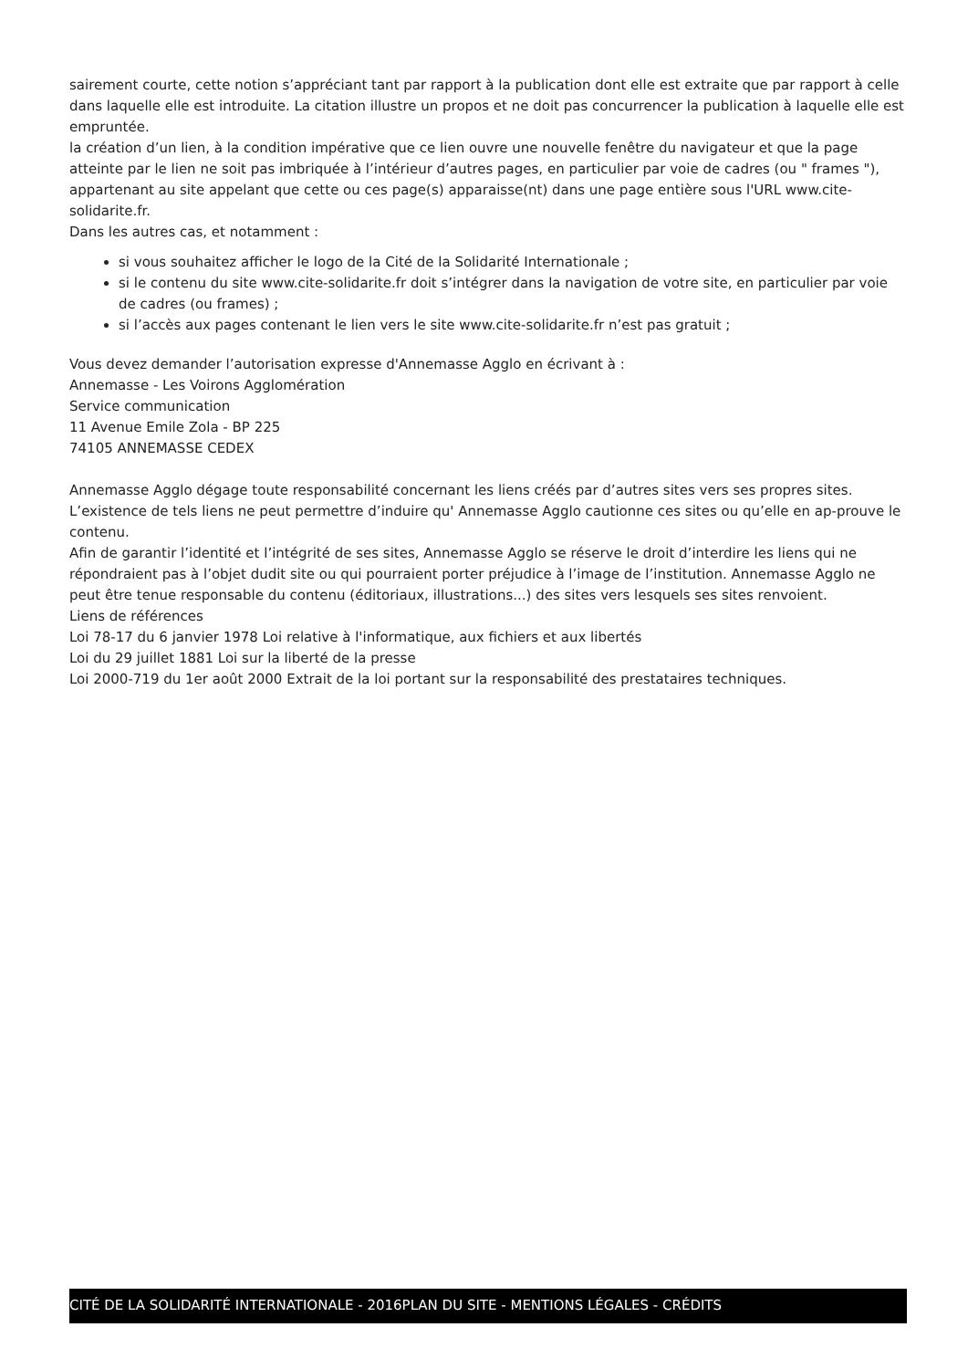sairement courte, cette notion s’appréciant tant par rapport à la publication dont elle est extraite que par rapport à celle dans laquelle elle est introduite. La citation illustre un propos et ne doit pas concurrencer la publication à laquelle elle est empruntée.
la création d’un lien, à la condition impérative que ce lien ouvre une nouvelle fenêtre du navigateur et que la page atteinte par le lien ne soit pas imbriquée à l’intérieur d’autres pages, en particulier par voie de cadres (ou " frames "), appartenant au site appelant que cette ou ces page(s) apparaisse(nt) dans une page entière sous l'URL www.cite-solidarite.fr.
Dans les autres cas, et notamment :
si vous souhaitez afficher le logo de la Cité de la Solidarité Internationale ;
si le contenu du site www.cite-solidarite.fr doit s’intégrer dans la navigation de votre site, en particulier par voie de cadres (ou frames) ;
si l’accès aux pages contenant le lien vers le site www.cite-solidarite.fr n’est pas gratuit ;
Vous devez demander l’autorisation expresse d'Annemasse Agglo en écrivant à :
Annemasse - Les Voirons Agglomération
Service communication
11 Avenue Emile Zola - BP 225
74105 ANNEMASSE CEDEX
Annemasse Agglo dégage toute responsabilité concernant les liens créés par d’autres sites vers ses propres sites. L’existence de tels liens ne peut permettre d’induire qu' Annemasse Agglo cautionne ces sites ou qu’elle en ap-prouve le contenu.
Afin de garantir l’identité et l’intégrité de ses sites, Annemasse Agglo se réserve le droit d’interdire les liens qui ne répondraient pas à l’objet dudit site ou qui pourraient porter préjudice à l’image de l’institution. Annemasse Agglo ne peut être tenue responsable du contenu (éditoriaux, illustrations...) des sites vers lesquels ses sites renvoient.
Liens de références
Loi 78-17 du 6 janvier 1978 Loi relative à l'informatique, aux fichiers et aux libertés
Loi du 29 juillet 1881 Loi sur la liberté de la presse
Loi 2000-719 du 1er août 2000 Extrait de la loi portant sur la responsabilité des prestataires techniques.
CITÉ DE LA SOLIDARITÉ INTERNATIONALE - 2016 PLAN DU SITE - MENTIONS LÉGALES - CRÉDITS